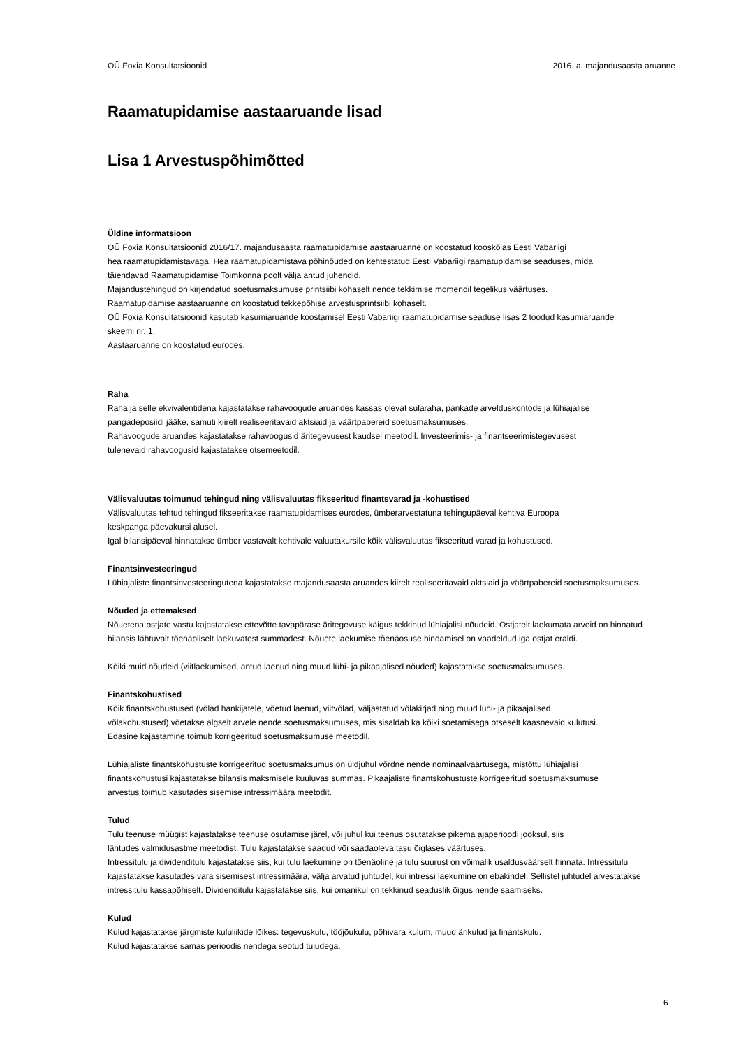OÜ Foxia Konsultatsioonid 2016. a. majandusaasta aruanne
Raamatupidamise aastaaruande lisad
Lisa 1 Arvestuspõhimõtted
Üldine informatsioon
OÜ Foxia Konsultatsioonid 2016/17. majandusaasta raamatupidamise aastaaruanne on koostatud kooskõlas Eesti Vabariigi
hea raamatupidamistavaga. Hea raamatupidamistava põhinõuded on kehtestatud Eesti Vabariigi raamatupidamise seaduses, mida
täiendavad Raamatupidamise Toimkonna poolt välja antud juhendid.
Majandustehingud on kirjendatud soetusmaksumuse printsiibi kohaselt nende tekkimise momendil tegelikus väärtuses.
Raamatupidamise aastaaruanne on koostatud tekkepõhise arvestusprintsiibi kohaselt.
OÜ Foxia Konsultatsioonid kasutab kasumiaruande koostamisel Eesti Vabariigi raamatupidamise seaduse lisas 2 toodud kasumiaruande
skeemi nr. 1.
Aastaaruanne on koostatud eurodes.
Raha
Raha ja selle ekvivalentidena kajastatakse rahavoogude aruandes kassas olevat sularaha, pankade arvelduskontode ja lühiajalise
pangadeposiidi jääke, samuti kiirelt realiseeritavaid aktsiaid ja väärtpabereid soetusmaksumuses.
Rahavoogude aruandes kajastatakse rahavoogusid äritegevusest kaudsel meetodil. Investeerimis- ja finantseerimistegevusest
tulenevaid rahavoogusid kajastatakse otsemeetodil.
Välisvaluutas toimunud tehingud ning välisvaluutas fikseeritud finantsvarad ja -kohustised
Välisvaluutas tehtud tehingud fikseeritakse raamatupidamises eurodes, ümberarvestatuna tehingupäeval kehtiva Euroopa
keskpanga päevakursi alusel.
Igal bilansipäeval hinnatakse ümber vastavalt kehtivale valuutakursile kõik välisvaluutas fikseeritud varad ja kohustused.
Finantsinvesteeringud
Lühiajaliste finantsinvesteeringutena kajastatakse majandusaasta aruandes kiirelt realiseeritavaid aktsiaid ja väärtpabereid soetusmaksumuses.
Nõuded ja ettemaksed
Nõuetena ostjate vastu kajastatakse ettevõtte tavapärase äritegevuse käigus tekkinud lühiajalisi nõudeid. Ostjatelt laekumata arveid on hinnatud
bilansis lähtuvalt tõenäoliselt laekuvatest summadest. Nõuete laekumise tõenäosuse hindamisel on vaadeldud iga ostjat eraldi.
Kõiki muid nõudeid (viitlaekumised, antud laenud ning muud lühi- ja pikaajalised nõuded) kajastatakse soetusmaksumuses.
Finantskohustised
Kõik finantskohustused (võlad hankijatele, võetud laenud, viitvõlad, väljastatud võlakirjad ning muud lühi- ja pikaajalised
võlakohustused) võetakse algselt arvele nende soetusmaksumuses, mis sisaldab ka kõiki soetamisega otseselt kaasnevaid kulutusi.
Edasine kajastamine toimub korrigeeritud soetusmaksumuse meetodil.
Lühiajaliste finantskohustuste korrigeeritud soetusmaksumus on üldjuhul võrdne nende nominaalväärtusega, mistõttu lühiajalisi
finantskohustusi kajastatakse bilansis maksmisele kuuluvas summas. Pikaajaliste finantskohustuste korrigeeritud soetusmaksumuse
arvestus toimub kasutades sisemise intressimäära meetodit.
Tulud
Tulu teenuse müügist kajastatakse teenuse osutamise järel, või juhul kui teenus osutatakse pikema ajaperioodi jooksul, siis
lähtudes valmidusastme meetodist. Tulu kajastatakse saadud või saadaoleva tasu õiglases väärtuses.
Intressitulu ja dividenditulu kajastatakse siis, kui tulu laekumine on tõenäoline ja tulu suurust on võimalik usaldusväärselt hinnata. Intressitulu
kajastatakse kasutades vara sisemisest intressimäära, välja arvatud juhtudel, kui intressi laekumine on ebakindel. Sellistel juhtudel arvestatakse
intressitulu kassapõhiselt. Dividenditulu kajastatakse siis, kui omanikul on tekkinud seaduslik õigus nende saamiseks.
Kulud
Kulud kajastatakse järgmiste kululiikide lõikes: tegevuskulu, tööjõukulu, põhivara kulum, muud ärikulud ja finantskulu.
Kulud kajastatakse samas perioodis nendega seotud tuludega.
6